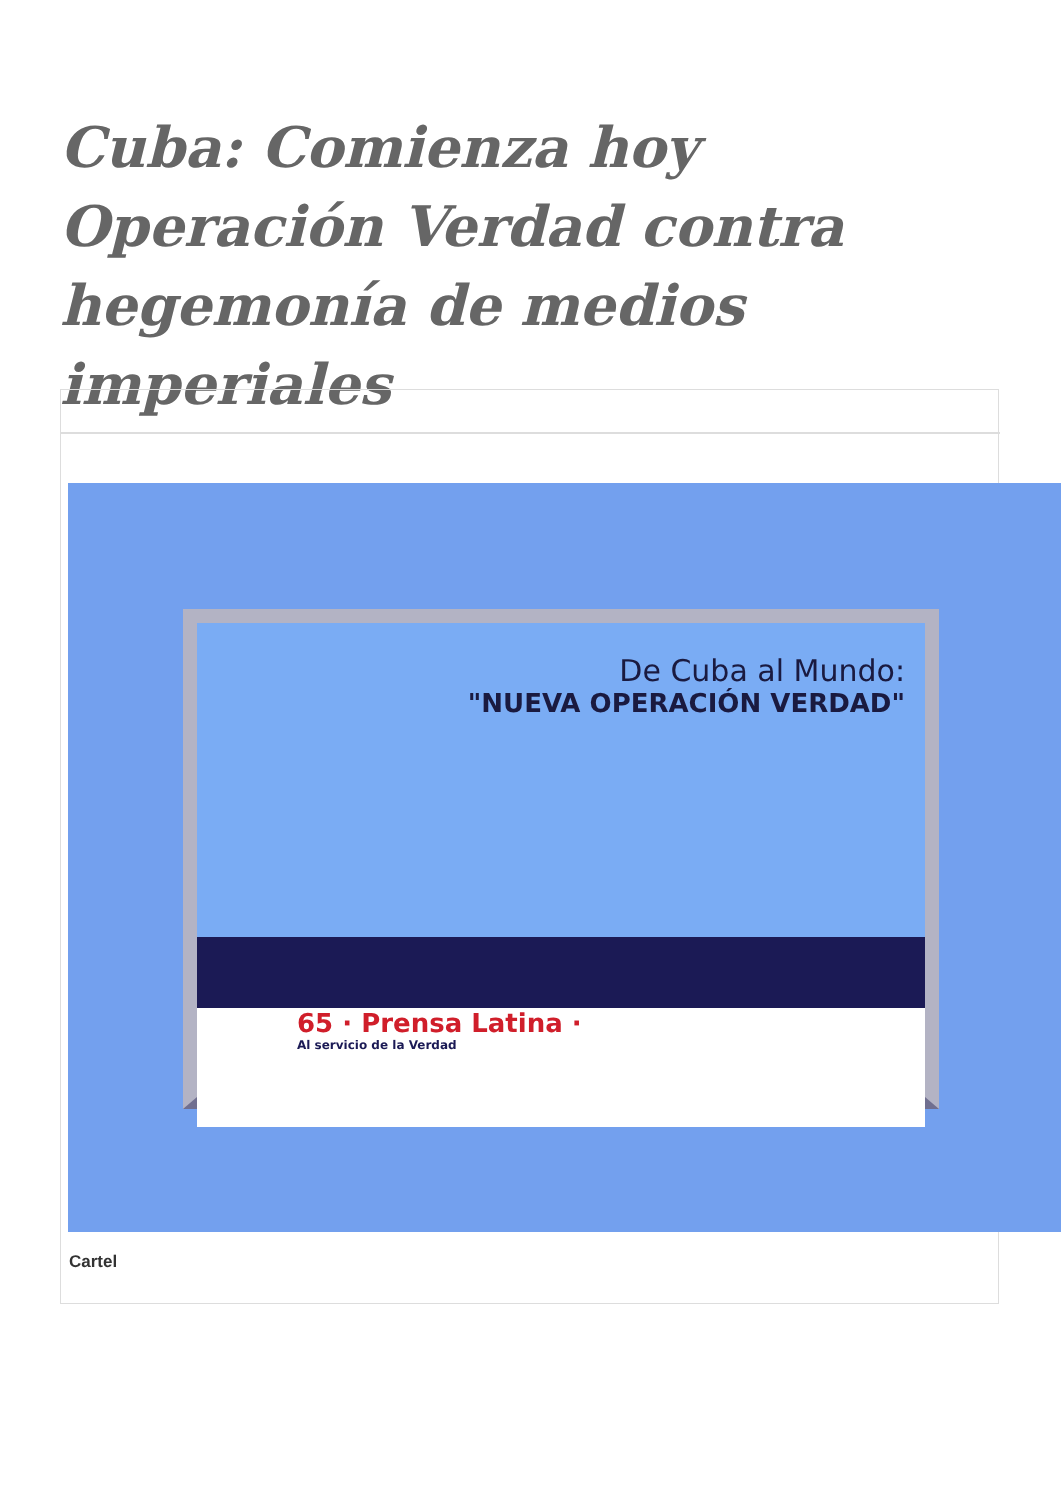Cuba: Comienza hoy Operación Verdad contra hegemonía de medios imperiales
De Cuba al Mundo:
"NUEVA OPERACIÓN VERDAD"
65 · Prensa Latina ·
Al servicio de la Verdad
Cartel